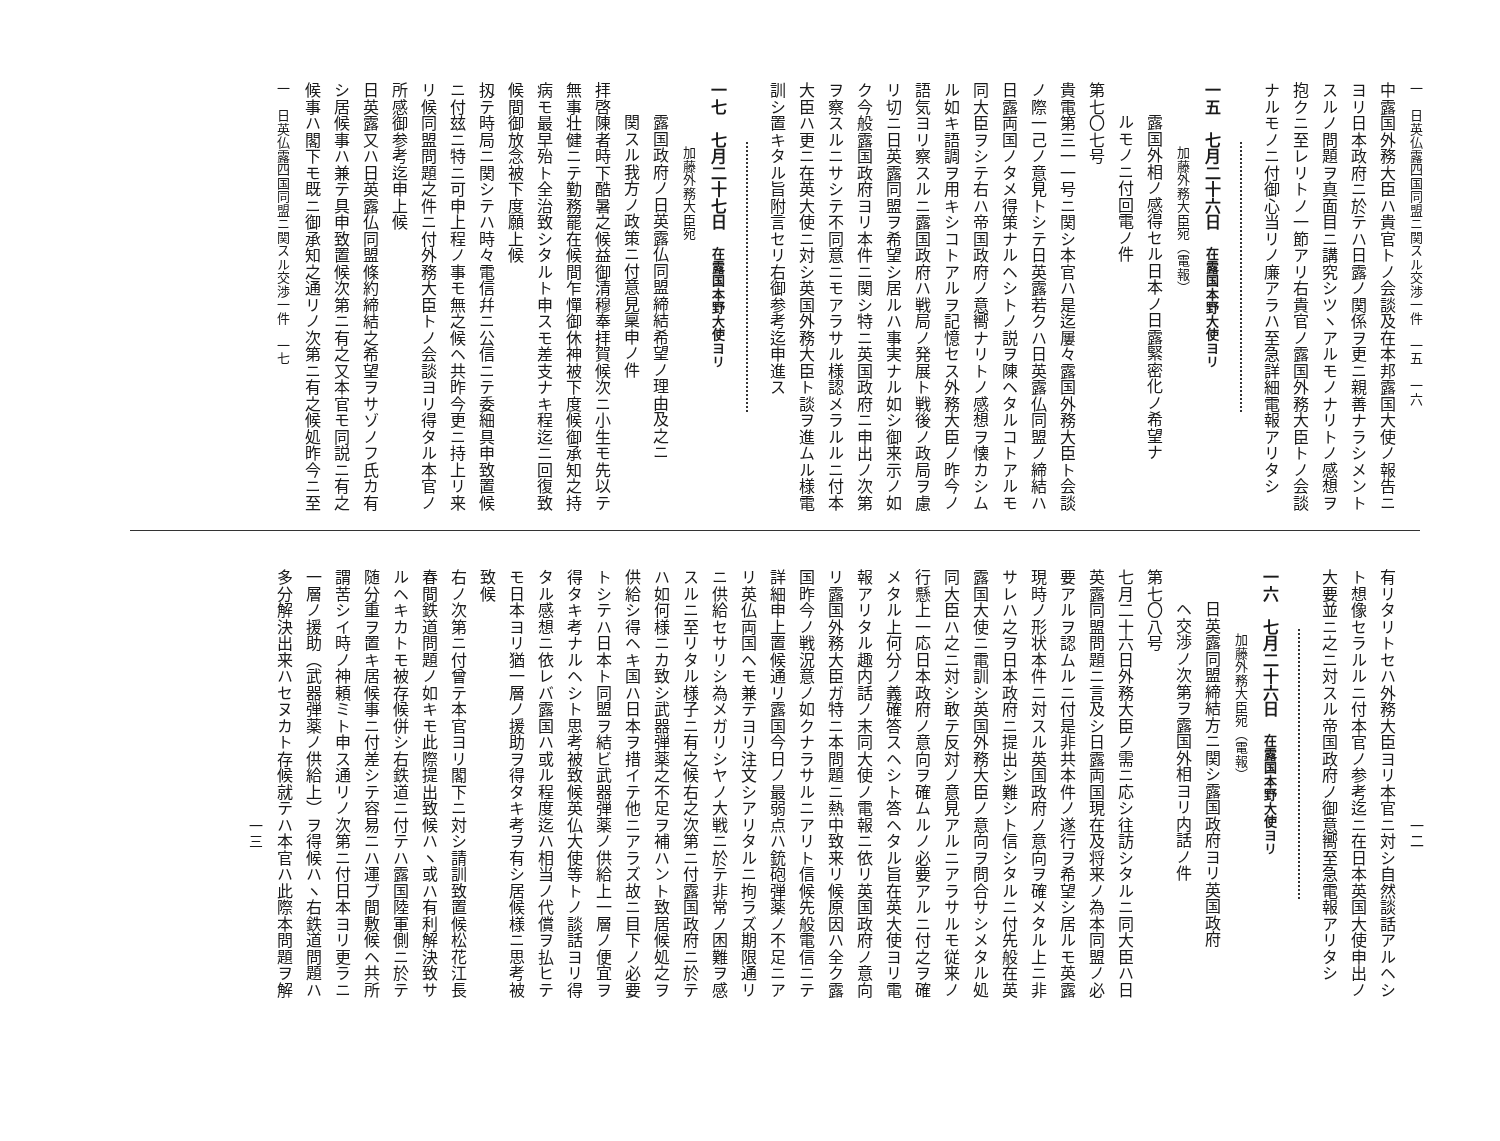一　日英仏露四国同盟ニ関スル交渉一件　一五　一六
中露国外務大臣ハ貴官トノ会談及在本邦露国大使ノ報告ニ
ヨリ日本政府ニ於テハ日露ノ関係ヲ更ニ親善ナラシメント
スルノ問題ヲ真面目ニ講究シツヽアルモノナリトノ感想ヲ
抱クニ至レリトノ一節アリ右貴官ノ露国外務大臣トノ会談
ナルモノニ付御心当リノ廉アラハ至急詳細電報アリタシ
一五　七月二十六日　在露国本野大使ヨリ
加藤外務大臣宛（電報）
露国外相ノ感得セル日本ノ日露緊密化ノ希望ナ
ルモノニ付回電ノ件
第七〇七号
貴電第三一一号ニ関シ本官ハ是迄屢々露国外務大臣ト会談
ノ際一己ノ意見トシテ日英露若クハ日英露仏同盟ノ締結ハ
日露両国ノタメ得策ナルヘシトノ説ヲ陳ヘタルコトアルモ
同大臣ヲシテ右ハ帝国政府ノ意嚮ナリトノ感想ヲ懐カシム
ル如キ語調ヲ用キシコトアルヲ記憶セス外務大臣ノ昨今ノ
語気ヨリ察スルニ露国政府ハ戦局ノ発展ト戦後ノ政局ヲ慮
リ切ニ日英露同盟ヲ希望シ居ルハ事実ナル如シ御来示ノ如
ク今般露国政府ヨリ本件ニ関シ特ニ英国政府ニ申出ノ次第
ヲ察スルニサシテ不同意ニモアラサル様認メラルルニ付本
大臣ハ更ニ在英大使ニ対シ英国外務大臣ト談ヲ進ムル様電
訓シ置キタル旨附言セリ右御参考迄申進ス
一七　七月二十七日　在露国本野大使ヨリ
加藤外務大臣宛
露国政府ノ日英露仏同盟締結希望ノ理由及之ニ
関スル我方ノ政策ニ付意見稟申ノ件
拝啓陳者時下酷暑之候益御清穆奉拝賀候次ニ小生モ先以テ
無事壮健ニテ勤務罷在候間乍憚御休神被下度候御承知之持
病モ最早殆ト全治致シタルト申スモ差支ナキ程迄ニ回復致
候間御放念被下度願上候
扨テ時局ニ関シテハ時々電信幷ニ公信ニテ委細具申致置候
ニ付玆ニ特ニ可申上程ノ事モ無之候ヘ共昨今更ニ持上リ来
リ候同盟問題之件ニ付外務大臣トノ会談ヨリ得タル本官ノ
所感御参考迄申上候
日英露又ハ日英露仏同盟條約締結之希望ヲサゾノフ氏カ有
シ居候事ハ兼テ具申致置候次第ニ有之又本官モ同説ニ有之
候事ハ閣下モ既ニ御承知之通リノ次第ニ有之候処昨今ニ至
一　日英仏露四国同盟ニ関スル交渉一件　一七
一二
有リタリトセハ外務大臣ヨリ本官ニ対シ自然談話アルヘシ
ト想像セラルルニ付本官ノ参考迄ニ在日本英国大使申出ノ
大要並ニ之ニ対スル帝国政府ノ御意嚮至急電報アリタシ
一六　七月二十六日　在露国本野大使ヨリ
加藤外務大臣宛（電報）
日英露同盟締結方ニ関シ露国政府ヨリ英国政府
ヘ交渉ノ次第ヲ露国外相ヨリ内話ノ件
第七〇八号
七月二十六日外務大臣ノ需ニ応シ往訪シタルニ同大臣ハ日
英露同盟問題ニ言及シ日露両国現在及将来ノ為本同盟ノ必
要アルヲ認ムルニ付是非共本件ノ遂行ヲ希望シ居ルモ英露
現時ノ形状本件ニ対スル英国政府ノ意向ヲ確メタル上ニ非
サレハ之ヲ日本政府ニ提出シ難シト信シタルニ付先般在英
露国大使ニ電訓シ英国外務大臣ノ意向ヲ問合サシメタル処
同大臣ハ之ニ対シ敢テ反対ノ意見アルニアラサルモ従来ノ
行懸上一応日本政府ノ意向ヲ確ムルノ必要アルニ付之ヲ確
メタル上何分ノ義確答スヘシト答ヘタル旨在英大使ヨリ電
報アリタル趣内話ノ末同大使ノ電報ニ依リ英国政府ノ意向
リ露国外務大臣ガ特ニ本問題ニ熱中致来リ候原因ハ全ク露
国昨今ノ戦況意ノ如クナラサルニアリト信候先般電信ニテ
詳細申上置候通リ露国今日ノ最弱点ハ銃砲弾薬ノ不足ニア
リ英仏両国ヘモ兼テヨリ注文シアリタルニ拘ラズ期限通リ
ニ供給セサリシ為メガリシヤノ大戦ニ於テ非常ノ困難ヲ感
スルニ至リタル様子ニ有之候右之次第ニ付露国政府ニ於テ
ハ如何様ニカ致シ武器弾薬之不足ヲ補ハント致居候処之ヲ
供給シ得ヘキ国ハ日本ヲ措イテ他ニアラズ故ニ目下ノ必要
トシテハ日本ト同盟ヲ結ビ武器弾薬ノ供給上一層ノ便宜ヲ
得タキ考ナルヘシト思考被致候英仏大使等トノ談話ヨリ得
タル感想ニ依レバ露国ハ或ル程度迄ハ相当ノ代償ヲ払ヒテ
モ日本ヨリ猶一層ノ援助ヲ得タキ考ヲ有シ居候様ニ思考被
致候
右ノ次第ニ付曾テ本官ヨリ閣下ニ対シ請訓致置候松花江長
春間鉄道問題ノ如キモ此際提出致候ハヽ或ハ有利解決致サ
ルヘキカトモ被存候併シ右鉄道ニ付テハ露国陸軍側ニ於テ
随分重ヲ置キ居候事ニ付差シテ容易ニハ運ブ間敷候ヘ共所
謂苦シイ時ノ神頼ミト申ス通リノ次第ニ付日本ヨリ更ラニ
一層ノ援助（武器弾薬ノ供給上）ヲ得候ハヽ右鉄道問題ハ
多分解決出来ハセヌカト存候就テハ本官ハ此際本問題ヲ解
一三